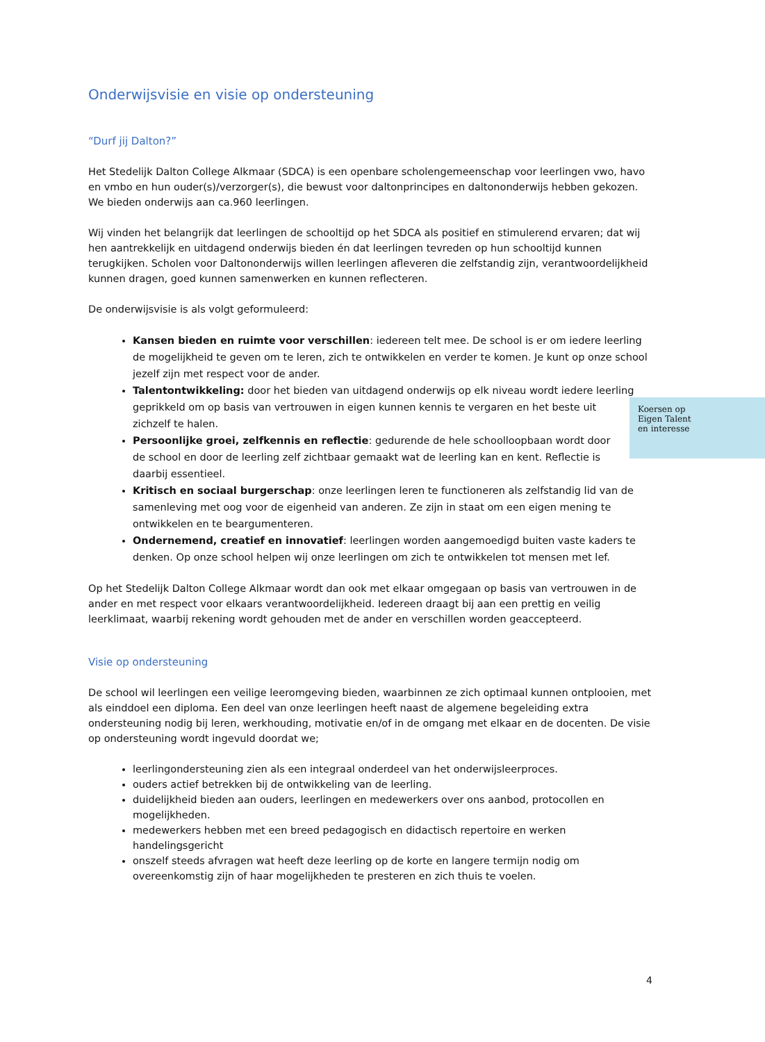Onderwijsvisie en visie op ondersteuning
“Durf jij Dalton?”
Het Stedelijk Dalton College Alkmaar (SDCA) is een openbare scholengemeenschap voor leerlingen vwo, havo en vmbo en hun ouder(s)/verzorger(s), die bewust voor daltonprincipes en daltononderwijs hebben gekozen. We bieden onderwijs aan ca.960 leerlingen.
Wij vinden het belangrijk dat leerlingen de schooltijd op het SDCA als positief en stimulerend ervaren; dat wij hen aantrekkelijk en uitdagend onderwijs bieden én dat leerlingen tevreden op hun schooltijd kunnen terugkijken. Scholen voor Daltononderwijs willen leerlingen afleveren die zelfstandig zijn, verantwoordelijkheid kunnen dragen, goed kunnen samenwerken en kunnen reflecteren.
De onderwijsvisie is als volgt geformuleerd:
Kansen bieden en ruimte voor verschillen: iedereen telt mee. De school is er om iedere leerling de mogelijkheid te geven om te leren, zich te ontwikkelen en verder te komen. Je kunt op onze school jezelf zijn met respect voor de ander.
Talentontwikkeling: door het bieden van uitdagend onderwijs op elk niveau wordt iedere leerling geprikkeld om op basis van vertrouwen in eigen kunnen kennis te vergaren en het beste Koersen op
Eigen Talent
en interesse uit zichzelf te halen.
Persoonlijke groei, zelfkennis en reflectie: gedurende de hele schoolloopbaan wordt door de school en door de leerling zelf zichtbaar gemaakt wat de leerling kan en kent. Reflectie is daarbij essentieel.
Kritisch en sociaal burgerschap: onze leerlingen leren te functioneren als zelfstandig lid van de samenleving met oog voor de eigenheid van anderen. Ze zijn in staat om een eigen mening te ontwikkelen en te beargumenteren.
Ondernemend, creatief en innovatief: leerlingen worden aangemoedigd buiten vaste kaders te denken. Op onze school helpen wij onze leerlingen om zich te ontwikkelen tot mensen met lef.
Op het Stedelijk Dalton College Alkmaar wordt dan ook met elkaar omgegaan op basis van vertrouwen in de ander en met respect voor elkaars verantwoordelijkheid. Iedereen draagt bij aan een prettig en veilig leerklimaat, waarbij rekening wordt gehouden met de ander en verschillen worden geaccepteerd.
Visie op ondersteuning
De school wil leerlingen een veilige leeromgeving bieden, waarbinnen ze zich optimaal kunnen ontplooien, met als einddoel een diploma. Een deel van onze leerlingen heeft naast de algemene begeleiding extra ondersteuning nodig bij leren, werkhouding, motivatie en/of in de omgang met elkaar en de docenten. De visie op ondersteuning wordt ingevuld doordat we;
leerlingondersteuning zien als een integraal onderdeel van het onderwijsleerproces.
ouders actief betrekken bij de ontwikkeling van de leerling.
duidelijkheid bieden aan ouders, leerlingen en medewerkers over ons aanbod, protocollen en mogelijkheden.
medewerkers hebben met een breed pedagogisch en didactisch repertoire en werken handelingsgericht
onszelf steeds afvragen wat heeft deze leerling op de korte en langere termijn nodig om overeenkomstig zijn of haar mogelijkheden te presteren en zich thuis te voelen.
4